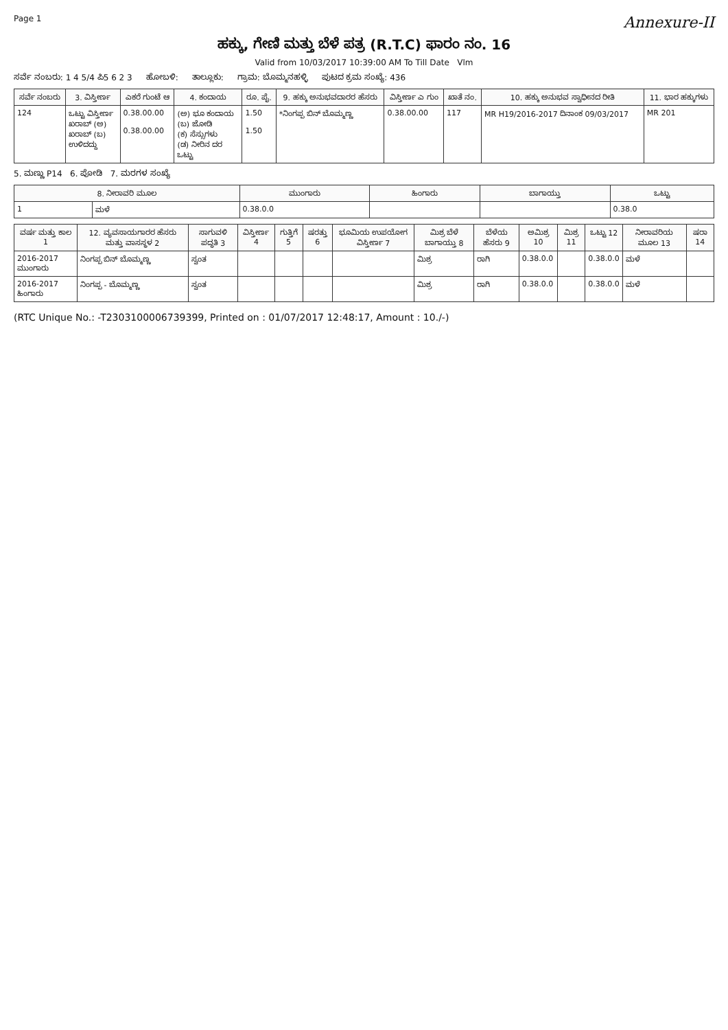Page 1
Annexure-II
ಹಕ್ಕು, ಗೇಣಿ ಮತ್ತು ಬೆಳೆ ಪತ್ರ (R.T.C) ಫಾರಂ ನಂ. 16
Valid from 10/03/2017 10:39:00 AM To Till Date Vlm
ಸರ್ವೆ ನಂಬರು: 1 4 5/4 ಪಿ5 6 2 3 ಹೋಬಳಿ: ತಾಲ್ಲೂಕು: ಗ್ರಾಮ: ಬೊಮ್ಮನಹಳ್ಳಿ ಪುಟದ ಕ್ರಮ ಸಂಖ್ಯೆ: 436
| ಸರ್ವೆ ನಂಬರು | 3. ವಿಸ್ತೀರ್ಣ | ಎಕರೆ ಗುಂಟೆ ಆ | 4. ಕಂದಾಯ | ರೂ. ಪೈ. | 9. ಹಕ್ಕು ಅನುಭವದಾರರ ಹೆಸರು | ವಿಸ್ತೀರ್ಣ ಎ ಗುಂ | ಖಾತೆ ನಂ. | 10. ಹಕ್ಕು ಅನುಭವ ಸ್ವಾಧೀನದ ರೀತಿ | 11. ಭಾರ ಹಕ್ಕುಗಳು |
| --- | --- | --- | --- | --- | --- | --- | --- | --- | --- |
| 124 | ಒಟ್ಟು ವಿಸ್ತೀರ್ಣ ಖರಾಬ್ (ಅ) ಖರಾಬ್ (ಬ) ಉಳಿದದ್ದು | 0.38.00.00 0.38.00.00 | (ಅ) ಭೂ ಕಂದಾಯ (ಬ) ಜೋಡಿ (ಕ) ಸೆಸ್ಸುಗಳು (ಡ) ನೀರಿನ ದರ ಒಟ್ಟು | 1.50 1.50 | *ನಿಂಗಪ್ಪ ಬಿನ್ ಬೊಮ್ಮಣ್ಣ | 0.38.00.00 | 117 | MR H19/2016-2017 ದಿನಾಂಕ 09/03/2017 | MR 201 |
5. ಮಣ್ಣು P14 6. ಪೋಡಿ 7. ಮರಗಳ ಸಂಖ್ಯೆ
| 8. ನೀರಾವರಿ ಮೂಲ | | ಮುಂಗಾರು | ಹಿಂಗಾರು | ಬಾಗಾಯ್ತು | ಒಟ್ಟು |
| --- | --- | --- | --- | --- | --- |
| 1 | ಮಳೆ | 0.38.0.0 | | | 0.38.0 |
| ವರ್ಷ ಮತ್ತು ಕಾಲ 1 | 12. ವ್ಯವಸಾಯಗಾರರ ಹೆಸರು ಮತ್ತು ವಾಸಸ್ಥಳ 2 | ಸಾಗುವಳಿ ಪದ್ಧತಿ 3 | ವಿಸ್ತೀರ್ಣ 4 | ಗುತ್ತಿಗೆ 5 | ಷರತ್ತು 6 | ಭೂಮಿಯ ಉಪಯೋಗ ವಿಸ್ತೀರ್ಣ 7 | ಮಿಶ್ರ ಬೆಳೆ ಬಾಗಾಯ್ತು 8 | ಬೆಳೆಯ ಹೆಸರು 9 | ಅಮಿಶ್ರ 10 | ಮಿಶ್ರ 11 | ಒಟ್ಟು 12 | ನೀರಾವರಿಯ ಮೂಲ 13 | ಷರಾ 14 |
| --- | --- | --- | --- | --- | --- | --- | --- | --- | --- | --- | --- | --- | --- |
| 2016-2017 ಮುಂಗಾರು | ನಿಂಗಪ್ಪ ಬಿನ್ ಬೊಮ್ಮಣ್ಣ | ಸ್ವಂತ | | | | | ಮಿಶ್ರ | ರಾಗಿ | 0.38.0.0 | | 0.38.0.0 | ಮಳೆ | |
| 2016-2017 ಹಿಂಗಾರು | ನಿಂಗಪ್ಪ - ಬೊಮ್ಮಣ್ಣ | ಸ್ವಂತ | | | | | ಮಿಶ್ರ | ರಾಗಿ | 0.38.0.0 | | 0.38.0.0 | ಮಳೆ | |
(RTC Unique No.: -T2303100006739399, Printed on : 01/07/2017 12:48:17, Amount : 10./-)